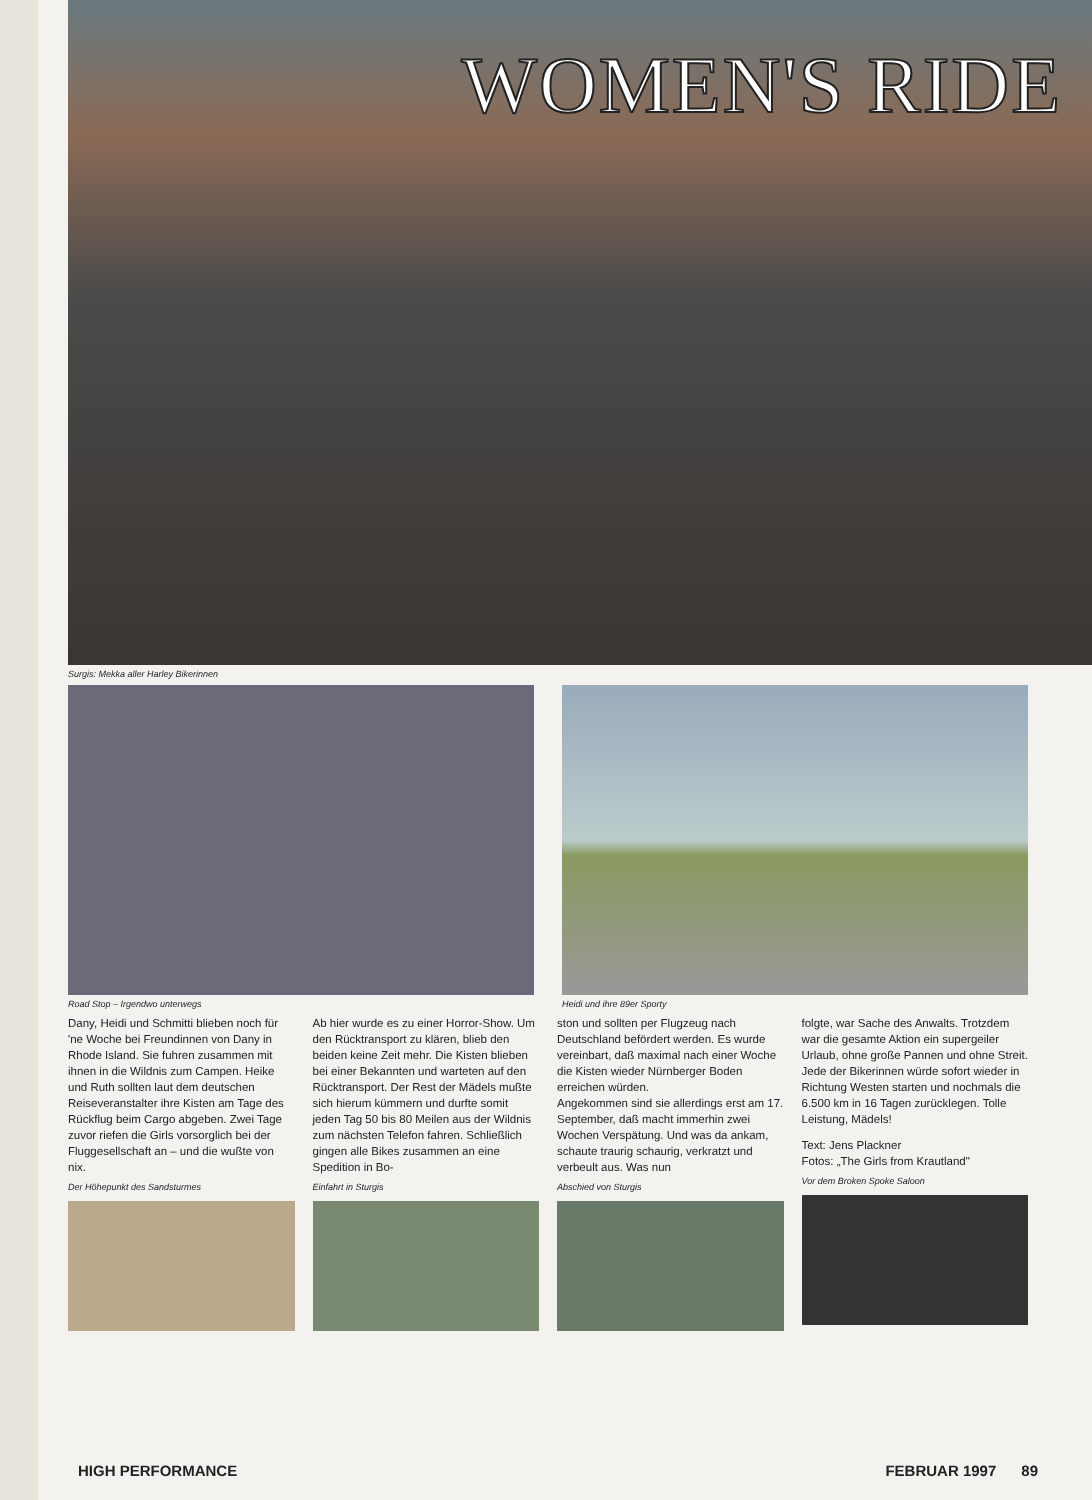WOMEN'S RIDE
Surgis: Mekka aller Harley Bikerinnen
Road Stop – Irgendwo unterwegs Heidi und ihre 89er Sporty
Dany, Heidi und Schmitti blieben noch für 'ne Woche bei Freundinnen von Dany in Rhode Island. Sie fuhren zusammen mit ihnen in die Wildnis zum Campen. Heike und Ruth sollten laut dem deutschen Reiseveranstalter ihre Kisten am Tage des Rückflug beim Cargo abgeben. Zwei Tage zuvor riefen die Girls vorsorglich bei der Fluggesellschaft an – und die wußte von nix.
Der Höhepunkt des Sandsturmes
Ab hier wurde es zu einer Horror-Show. Um den Rücktransport zu klären, blieb den beiden keine Zeit mehr. Die Kisten blieben bei einer Bekannten und warteten auf den Rücktransport. Der Rest der Mädels mußte sich hierum kümmern und durfte somit jeden Tag 50 bis 80 Meilen aus der Wildnis zum nächsten Telefon fahren. Schließlich gingen alle Bikes zusammen an eine Spedition in Bo-
Einfahrt in Sturgis
ston und sollten per Flugzeug nach Deutschland befördert werden. Es wurde vereinbart, daß maximal nach einer Woche die Kisten wieder Nürnberger Boden erreichen würden.
Angekommen sind sie allerdings erst am 17. September, daß macht immerhin zwei Wochen Verspätung. Und was da ankam, schaute traurig schaurig, verkratzt und verbeult aus. Was nun
Abschied von Sturgis
folgte, war Sache des Anwalts. Trotzdem war die gesamte Aktion ein supergeiler Urlaub, ohne große Pannen und ohne Streit. Jede der Bikerinnen würde sofort wieder in Richtung Westen starten und nochmals die 6.500 km in 16 Tagen zurücklegen. Tolle Leistung, Mädels!
Text: Jens Plackner
Fotos: „The Girls from Krautland"
Vor dem Broken Spoke Saloon
HIGH PERFORMANCE FEBRUAR 1997 89